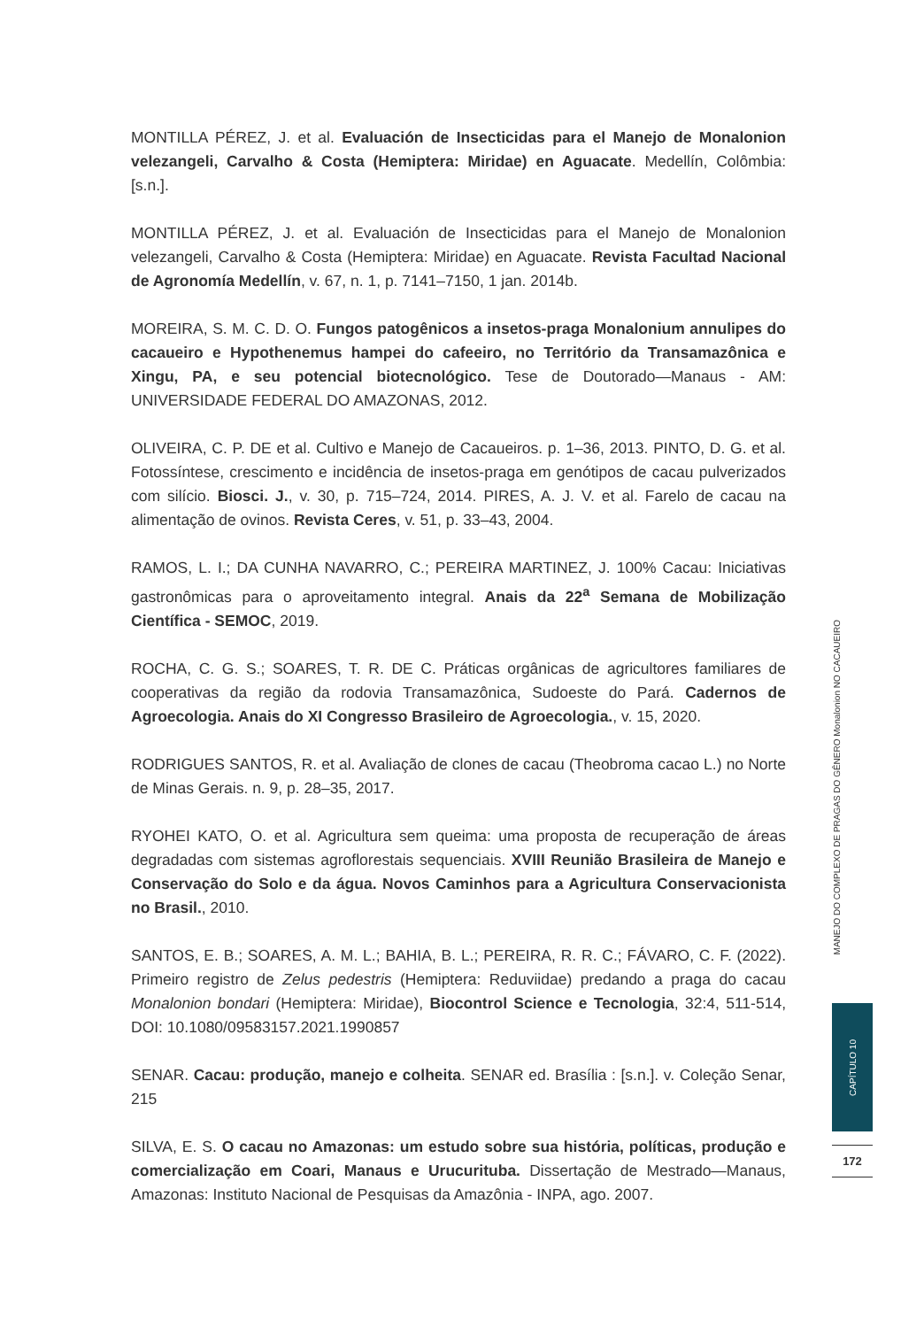MONTILLA PÉREZ, J. et al. Evaluación de Insecticidas para el Manejo de Monalonion velezangeli, Carvalho & Costa (Hemiptera: Miridae) en Aguacate. Medellín, Colômbia: [s.n.].
MONTILLA PÉREZ, J. et al. Evaluación de Insecticidas para el Manejo de Monalonion velezangeli, Carvalho & Costa (Hemiptera: Miridae) en Aguacate. Revista Facultad Nacional de Agronomía Medellín, v. 67, n. 1, p. 7141–7150, 1 jan. 2014b.
MOREIRA, S. M. C. D. O. Fungos patogênicos a insetos-praga Monalonium annulipes do cacaueiro e Hypothenemus hampei do cafeeiro, no Território da Transamazônica e Xingu, PA, e seu potencial biotecnológico. Tese de Doutorado—Manaus - AM: UNIVERSIDADE FEDERAL DO AMAZONAS, 2012.
OLIVEIRA, C. P. DE et al. Cultivo e Manejo de Cacaueiros. p. 1–36, 2013. PINTO, D. G. et al. Fotossíntese, crescimento e incidência de insetos-praga em genótipos de cacau pulverizados com silício. Biosci. J., v. 30, p. 715–724, 2014. PIRES, A. J. V. et al. Farelo de cacau na alimentação de ovinos. Revista Ceres, v. 51, p. 33–43, 2004.
RAMOS, L. I.; DA CUNHA NAVARRO, C.; PEREIRA MARTINEZ, J. 100% Cacau: Iniciativas gastronômicas para o aproveitamento integral. Anais da 22<sup>a</sup> Semana de Mobilização Científica - SEMOC, 2019.
ROCHA, C. G. S.; SOARES, T. R. DE C. Práticas orgânicas de agricultores familiares de cooperativas da região da rodovia Transamazônica, Sudoeste do Pará. Cadernos de Agroecologia. Anais do XI Congresso Brasileiro de Agroecologia., v. 15, 2020.
RODRIGUES SANTOS, R. et al. Avaliação de clones de cacau (Theobroma cacao L.) no Norte de Minas Gerais. n. 9, p. 28–35, 2017.
RYOHEI KATO, O. et al. Agricultura sem queima: uma proposta de recuperação de áreas degradadas com sistemas agroflorestais sequenciais. XVIII Reunião Brasileira de Manejo e Conservação do Solo e da água. Novos Caminhos para a Agricultura Conservacionista no Brasil., 2010.
SANTOS, E. B.; SOARES, A. M. L.; BAHIA, B. L.; PEREIRA, R. R. C.; FÁVARO, C. F. (2022). Primeiro registro de Zelus pedestris (Hemiptera: Reduviidae) predando a praga do cacau Monalonion bondari (Hemiptera: Miridae), Biocontrol Science e Tecnologia, 32:4, 511-514, DOI: 10.1080/09583157.2021.1990857
SENAR. Cacau: produção, manejo e colheita. SENAR ed. Brasília : [s.n.]. v. Coleção Senar, 215
SILVA, E. S. O cacau no Amazonas: um estudo sobre sua história, políticas, produção e comercialização em Coari, Manaus e Urucurituba. Dissertação de Mestrado—Manaus, Amazonas: Instituto Nacional de Pesquisas da Amazônia - INPA, ago. 2007.
MANEJO DO COMPLEXO DE PRAGAS DO GÊNERO Monalonion NO CACAUEIRO
CAPÍTULO 10
172